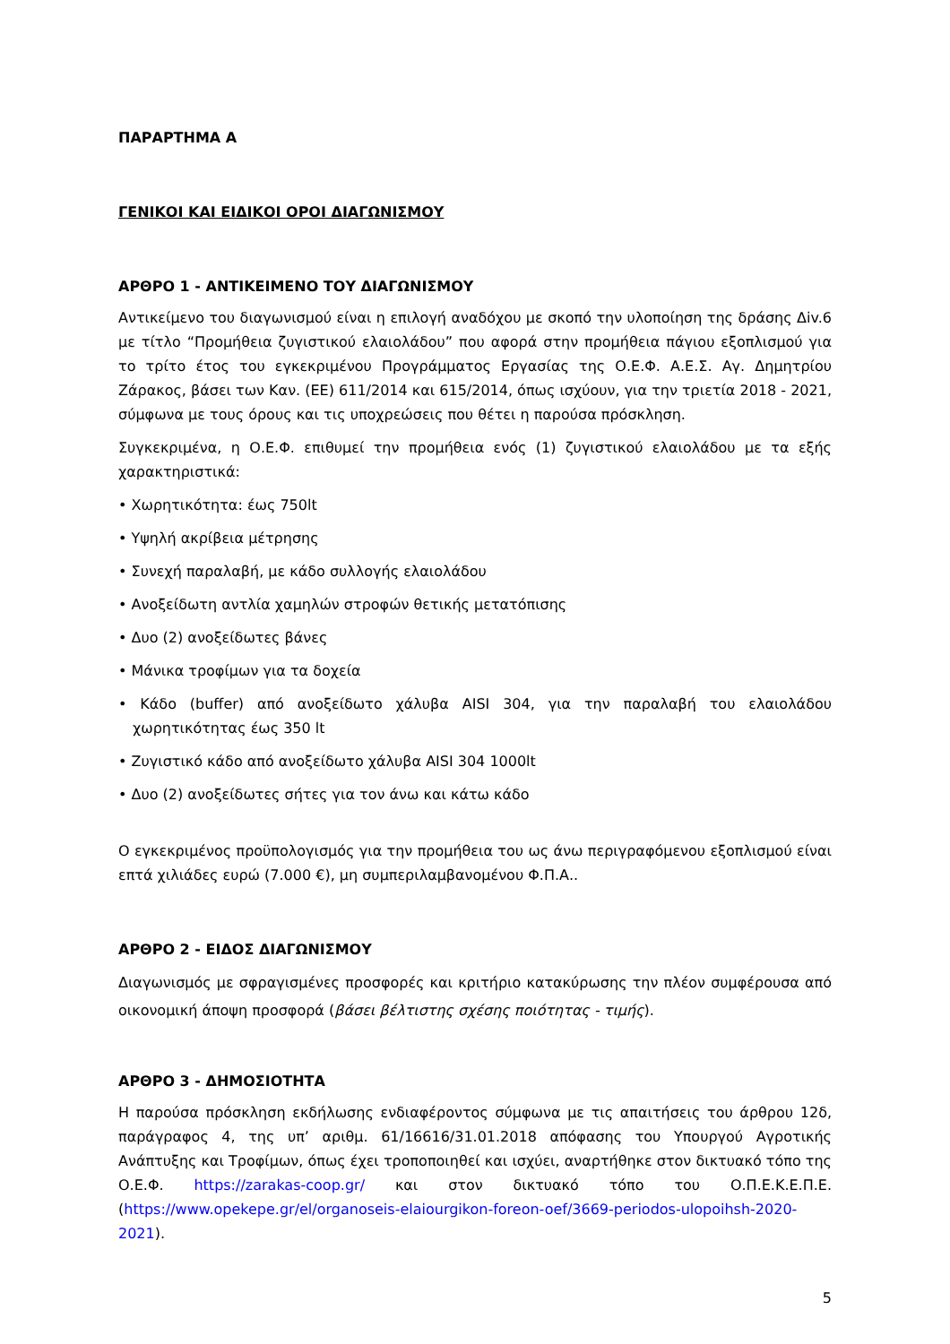ΠΑΡΑΡΤΗΜΑ Α
ΓΕΝΙΚΟΙ ΚΑΙ ΕΙΔΙΚΟΙ ΟΡΟΙ ΔΙΑΓΩΝΙΣΜΟΥ
ΑΡΘΡΟ 1 - ΑΝΤΙΚΕΙΜΕΝΟ ΤΟΥ ΔΙΑΓΩΝΙΣΜΟΥ
Αντικείμενο του διαγωνισμού είναι η επιλογή αναδόχου με σκοπό την υλοποίηση της δράσης Δiv.6 με τίτλο “Προμήθεια ζυγιστικού ελαιολάδου” που αφορά στην προμήθεια πάγιου εξοπλισμού για το τρίτο έτος του εγκεκριμένου Προγράμματος Εργασίας της Ο.Ε.Φ. Α.Ε.Σ. Αγ. Δημητρίου Ζάρακος, βάσει των Καν. (ΕΕ) 611/2014 και 615/2014, όπως ισχύουν, για την τριετία 2018 - 2021, σύμφωνα με τους όρους και τις υποχρεώσεις που θέτει η παρούσα πρόσκληση.
Συγκεκριμένα, η Ο.Ε.Φ. επιθυμεί την προμήθεια ενός (1) ζυγιστικού ελαιολάδου με τα εξής χαρακτηριστικά:
• Χωρητικότητα: έως 750lt
• Υψηλή ακρίβεια μέτρησης
• Συνεχή παραλαβή, με κάδο συλλογής ελαιολάδου
• Ανοξείδωτη αντλία χαμηλών στροφών θετικής μετατόπισης
• Δυο (2) ανοξείδωτες βάνες
• Μάνικα τροφίμων για τα δοχεία
• Κάδο (buffer) από ανοξείδωτο χάλυβα AISI 304, για την παραλαβή του ελαιολάδου χωρητικότητας έως 350 lt
• Ζυγιστικό κάδο από ανοξείδωτο χάλυβα AISI 304 1000lt
• Δυο (2) ανοξείδωτες σήτες για τον άνω και κάτω κάδο
Ο εγκεκριμένος προϋπολογισμός για την προμήθεια του ως άνω περιγραφόμενου εξοπλισμού είναι επτά χιλιάδες ευρώ (7.000 €), μη συμπεριλαμβανομένου Φ.Π.Α..
ΑΡΘΡΟ 2 - ΕΙΔΟΣ ΔΙΑΓΩΝΙΣΜΟΥ
Διαγωνισμός με σφραγισμένες προσφορές και κριτήριο κατακύρωσης την πλέον συμφέρουσα από οικονομική άποψη προσφορά (βάσει βέλτιστης σχέσης ποιότητας - τιμής).
ΑΡΘΡΟ 3 - ΔΗΜΟΣΙΟΤΗΤΑ
Η παρούσα πρόσκληση εκδήλωσης ενδιαφέροντος σύμφωνα με τις απαιτήσεις του άρθρου 12δ, παράγραφος 4, της υπ’ αριθμ. 61/16616/31.01.2018 απόφασης του Υπουργού Αγροτικής Ανάπτυξης και Τροφίμων, όπως έχει τροποποιηθεί και ισχύει, αναρτήθηκε στον δικτυακό τόπο της Ο.Ε.Φ. https://zarakas-coop.gr/ και στον δικτυακό τόπο του Ο.Π.Ε.Κ.Ε.Π.Ε. (https://www.opekepe.gr/el/organoseis-elaiourgikon-foreon-oef/3669-periodos-ulopoihsh-2020-2021).
5